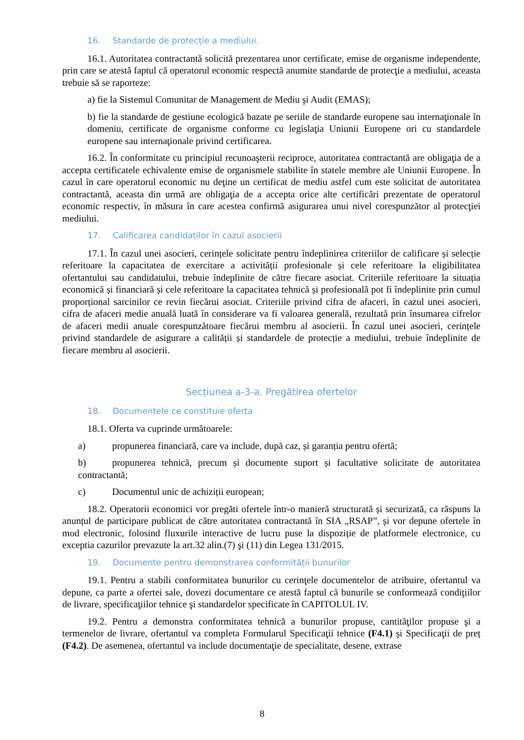16. Standarde de protecție a mediului.
16.1. Autoritatea contractantă solicită prezentarea unor certificate, emise de organisme independente, prin care se atestă faptul că operatorul economic respectă anumite standarde de protecţie a mediului, aceasta trebuie să se raporteze:
a) fie la Sistemul Comunitar de Management de Mediu şi Audit (EMAS);
b) fie la standarde de gestiune ecologică bazate pe seriile de standarde europene sau internaţionale în domeniu, certificate de organisme conforme cu legislaţia Uniunii Europene ori cu standardele europene sau internaţionale privind certificarea.
16.2. În conformitate cu principiul recunoaşterii reciproce, autoritatea contractantă are obligaţia de a accepta certificatele echivalente emise de organismele stabilite în statele membre ale Uniunii Europene. În cazul în care operatorul economic nu deţine un certificat de mediu astfel cum este solicitat de autoritatea contractantă, aceasta din urmă are obligaţia de a accepta orice alte certificări prezentate de operatorul economic respectiv, în măsura în care acestea confirmă asigurarea unui nivel corespunzător al protecţiei mediului.
17. Calificarea candidaților în cazul asocierii
17.1. În cazul unei asocieri, cerințele solicitate pentru îndeplinirea criteriilor de calificare și selecție referitoare la capacitatea de exercitare a activității profesionale și cele referitoare la eligibilitatea ofertantului sau candidatului, trebuie îndeplinite de către fiecare asociat. Criteriile referitoare la situația economică și financiară și cele referitoare la capacitatea tehnică și profesională pot fi îndeplinite prin cumul proporțional sarcinilor ce revin fiecărui asociat. Criteriile privind cifra de afaceri, în cazul unei asocieri, cifra de afaceri medie anuală luată în considerare va fi valoarea generală, rezultată prin însumarea cifrelor de afaceri medii anuale corespunzătoare fiecărui membru al asocierii. În cazul unei asocieri, cerințele privind standardele de asigurare a calității și standardele de protecție a mediului, trebuie îndeplinite de fiecare membru al asocierii.
Secțiunea a-3-a. Pregătirea ofertelor
18. Documentele ce constituie oferta
18.1. Oferta va cuprinde următoarele:
a) propunerea financiară, care va include, după caz, și garanția pentru ofertă;
b) propunerea tehnică, precum și documente suport și facultative solicitate de autoritatea contractantă;
c) Documentul unic de achiziții european;
18.2. Operatorii economici vor pregăti ofertele într-o manieră structurată și securizată, ca răspuns la anunțul de participare publicat de către autoritatea contractantă în SIA „RSAP”, și vor depune ofertele în mod electronic, folosind fluxurile interactive de lucru puse la dispoziție de platformele electronice, cu exceptia cazurilor prevazute la art.32 alin.(7) şi (11) din Legea 131/2015.
19. Documente pentru demonstrarea conformităţii bunurilor
19.1. Pentru a stabili conformitatea bunurilor cu cerinţele documentelor de atribuire, ofertantul va depune, ca parte a ofertei sale, dovezi documentare ce atestă faptul că bunurile se conformează condiţiilor de livrare, specificaţiilor tehnice şi standardelor specificate în CAPITOLUL IV.
19.2. Pentru a demonstra conformitatea tehnică a bunurilor propuse, cantităţilor propuse şi a termenelor de livrare, ofertantul va completa Formularul Specificaţii tehnice (F4.1) și Specificaţii de preț (F4.2). De asemenea, ofertantul va include documentaţie de specialitate, desene, extrase
8